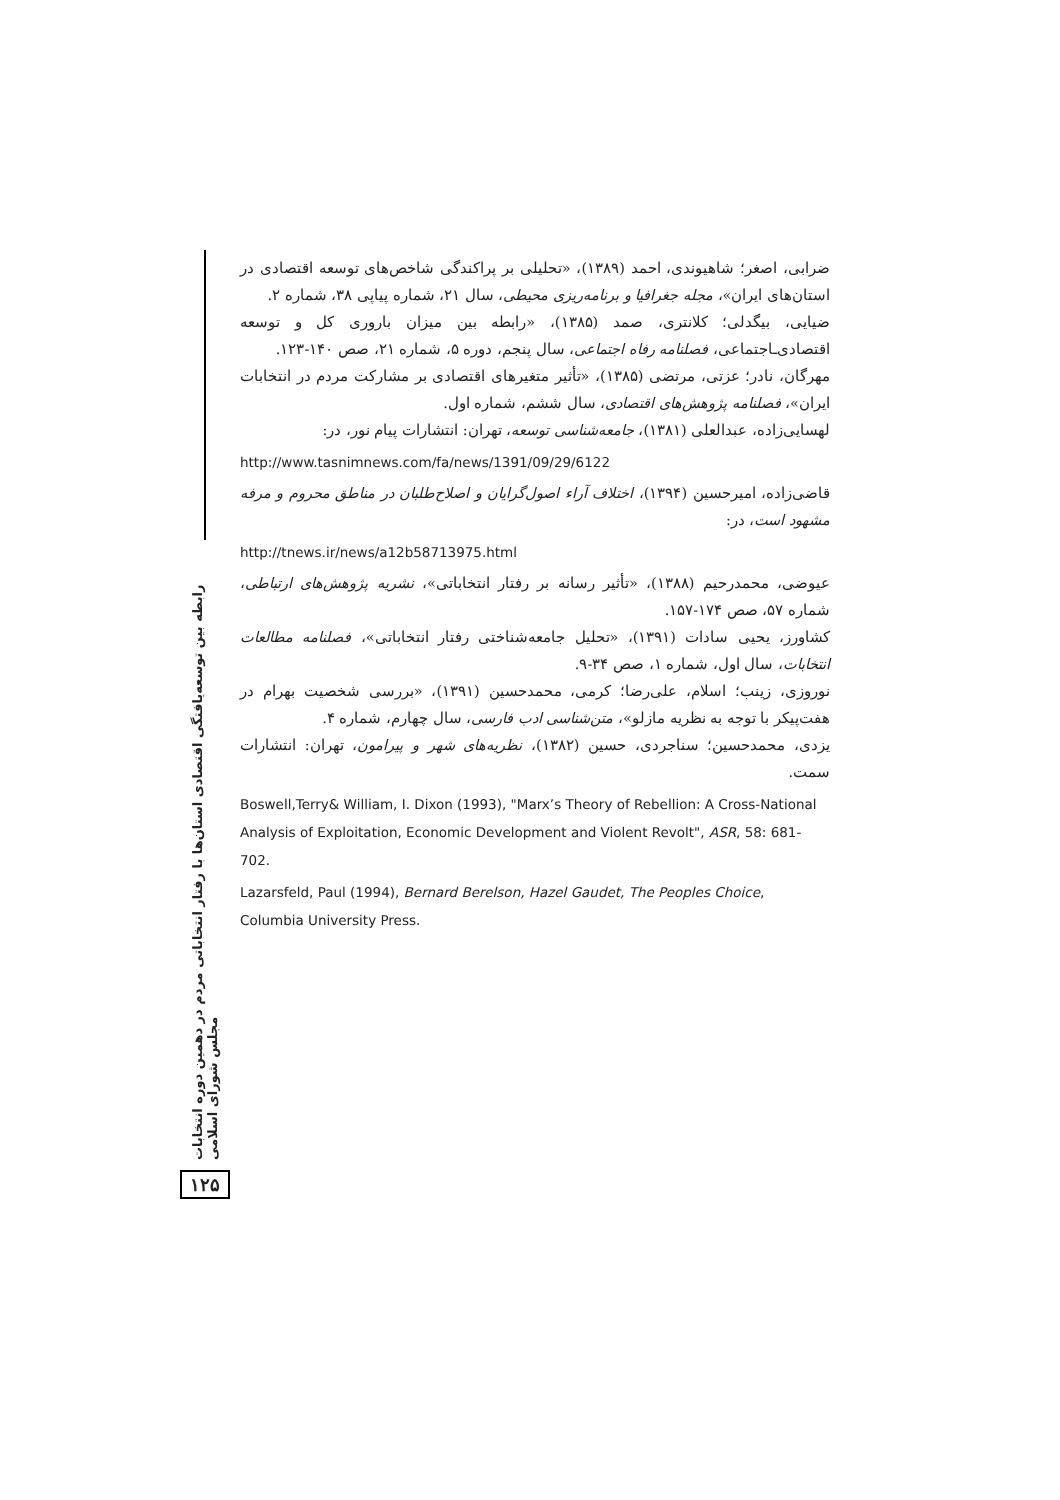رابطه بین توسعه‌یافتگی اقتصادی استان‌ها با رفتار انتخاباتی مردم در دهمین دوره انتخابات مجلس شورای اسلامی
۱۲۵
ضرابی، اصغر؛ شاهیوندی، احمد (۱۳۸۹)، «تحلیلی بر پراکندگی شاخص‌های توسعه اقتصادی در استان‌های ایران»، مجله جغرافیا و برنامه‌ریزی محیطی، سال ۲۱، شماره پیاپی ۳۸، شماره ۲.
ضیایی، بیگدلی؛ کلانتری، صمد (۱۳۸۵)، «رابطه بین میزان باروری کل و توسعه اقتصادی‌ـاجتماعی، فصلنامه رفاه اجتماعی، سال پنجم، دوره ۵، شماره ۲۱، صص ۱۴۰-۱۲۳.
مهرگان، نادر؛ عزتی، مرتضی (۱۳۸۵)، «تأثیر متغیرهای اقتصادی بر مشارکت مردم در انتخابات ایران»، فصلنامه پژوهش‌های اقتصادی، سال ششم، شماره اول.
لهسایی‌زاده، عبدالعلی (۱۳۸۱)، جامعه‌شناسی توسعه، تهران: انتشارات پیام نور، در:
http://www.tasnimnews.com/fa/news/1391/09/29/6122
قاضی‌زاده، امیرحسین (۱۳۹۴)، اختلاف آراء اصول‌گرایان و اصلاح‌طلبان در مناطق محروم و مرفه مشهود است، در:
http://tnews.ir/news/a12b58713975.html
عیوضی، محمدرحیم (۱۳۸۸)، «تأثیر رسانه بر رفتار انتخاباتی»، نشریه پژوهش‌های ارتباطی، شماره ۵۷، صص ۱۷۴-۱۵۷.
کشاورز، یحیی سادات (۱۳۹۱)، «تحلیل جامعه‌شناختی رفتار انتخاباتی»، فصلنامه مطالعات انتخابات، سال اول، شماره ۱، صص ۳۴-۹.
نوروزی، زینب؛ اسلام، علی‌رضا؛ کرمی، محمدحسین (۱۳۹۱)، «بررسی شخصیت بهرام در هفت‌پیکر با توجه به نظریه مازلو»، متن‌شناسی ادب فارسی، سال چهارم، شماره ۴.
یزدی، محمدحسین؛ سناجردی، حسین (۱۳۸۲)، نظریه‌های شهر و پیرامون، تهران: انتشارات سمت.
Boswell,Terry& William, I. Dixon (1993), "Marx’s Theory of Rebellion: A Cross-National Analysis of Exploitation, Economic Development and Violent Revolt", ASR, 58: 681-702.
Lazarsfeld, Paul (1994), Bernard Berelson, Hazel Gaudet, The Peoples Choice, Columbia University Press.